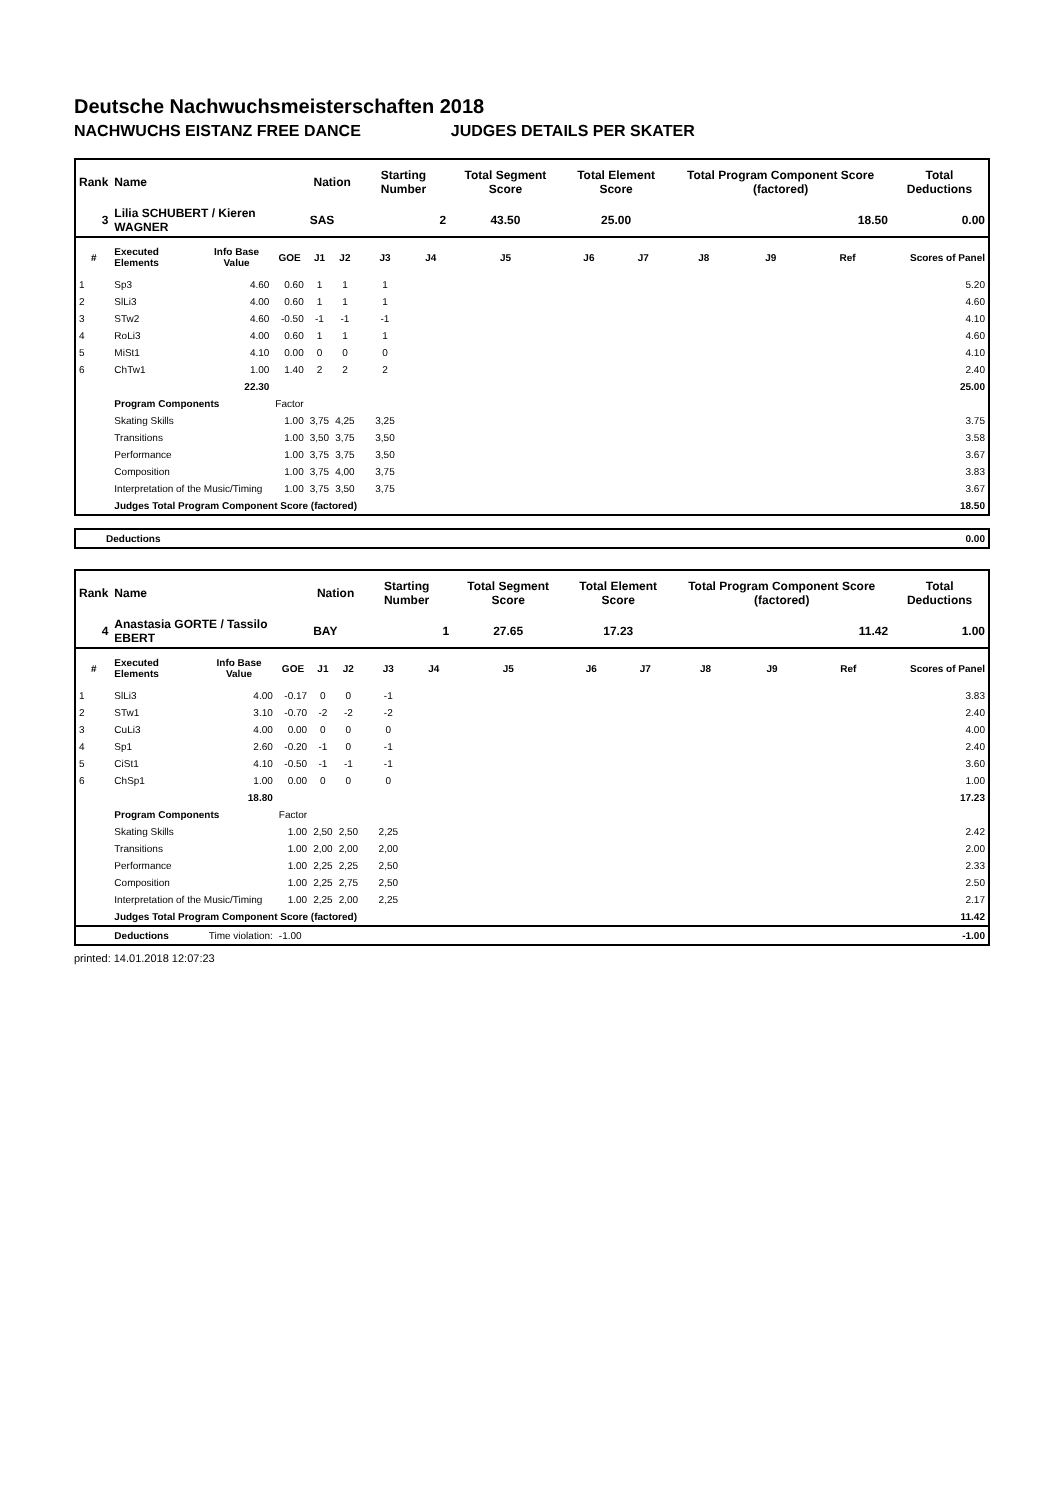Deutsche Nachwuchsmeisterschaften 2018
NACHWUCHS EISTANZ FREE DANCE JUDGES DETAILS PER SKATER
| Rank | Name | | | Nation | | Starting Number | | Total Segment Score | Total Element Score | | Total Program Component Score (factored) | | | Total Deductions |
| --- | --- | --- | --- | --- | --- | --- | --- | --- | --- | --- | --- | --- | --- | --- |
| 3 | Lilia SCHUBERT / Kieren WAGNER | | | SAS | | 2 | | 43.50 | 25.00 | | 18.50 | | | 0.00 |
| # | Executed Elements | Info Base Value | GOE | J1 | J2 | J3 | J4 | J5 | J6 | J7 | J8 | J9 | Ref | Scores of Panel |
| 1 | Sp3 | 4.60 | 0.60 | 1 | 1 | 1 | | | | | | | | 5.20 |
| 2 | SlLi3 | 4.00 | 0.60 | 1 | 1 | 1 | | | | | | | | 4.60 |
| 3 | STw2 | 4.60 | -0.50 | -1 | -1 | -1 | | | | | | | | 4.10 |
| 4 | RoLi3 | 4.00 | 0.60 | 1 | 1 | 1 | | | | | | | | 4.60 |
| 5 | MiSt1 | 4.10 | 0.00 | 0 | 0 | 0 | | | | | | | | 4.10 |
| 6 | ChTw1 | 1.00 | 1.40 | 2 | 2 | 2 | | | | | | | | 2.40 |
| | | 22.30 | | | | | | | | | | | | 25.00 |
| | Program Components | | Factor | | | | | | | | | | | |
| | Skating Skills | | 1.00 | 3,75 | 4,25 | 3,25 | | | | | | | | 3.75 |
| | Transitions | | 1.00 | 3,50 | 3,75 | 3,50 | | | | | | | | 3.58 |
| | Performance | | 1.00 | 3,75 | 3,75 | 3,50 | | | | | | | | 3.67 |
| | Composition | | 1.00 | 3,75 | 4,00 | 3,75 | | | | | | | | 3.83 |
| | Interpretation of the Music/Timing | | 1.00 | 3,75 | 3,50 | 3,75 | | | | | | | | 3.67 |
| | Judges Total Program Component Score (factored) | | | | | | | | | | | | | 18.50 |
| Deductions | 0.00 |
| Rank | Name | | | Nation | | Starting Number | | Total Segment Score | Total Element Score | | Total Program Component Score (factored) | | | Total Deductions |
| --- | --- | --- | --- | --- | --- | --- | --- | --- | --- | --- | --- | --- | --- | --- |
| 4 | Anastasia GORTE / Tassilo EBERT | | | BAY | | 1 | | 27.65 | 17.23 | | 11.42 | | | 1.00 |
| # | Executed Elements | Info Base Value | GOE | J1 | J2 | J3 | J4 | J5 | J6 | J7 | J8 | J9 | Ref | Scores of Panel |
| 1 | SlLi3 | 4.00 | -0.17 | 0 | 0 | -1 | | | | | | | | 3.83 |
| 2 | STw1 | 3.10 | -0.70 | -2 | -2 | -2 | | | | | | | | 2.40 |
| 3 | CuLi3 | 4.00 | 0.00 | 0 | 0 | 0 | | | | | | | | 4.00 |
| 4 | Sp1 | 2.60 | -0.20 | -1 | 0 | -1 | | | | | | | | 2.40 |
| 5 | CiSt1 | 4.10 | -0.50 | -1 | -1 | -1 | | | | | | | | 3.60 |
| 6 | ChSp1 | 1.00 | 0.00 | 0 | 0 | 0 | | | | | | | | 1.00 |
| | | 18.80 | | | | | | | | | | | | 17.23 |
| | Program Components | | Factor | | | | | | | | | | | |
| | Skating Skills | | 1.00 | 2,50 | 2,50 | 2,25 | | | | | | | | 2.42 |
| | Transitions | | 1.00 | 2,00 | 2,00 | 2,00 | | | | | | | | 2.00 |
| | Performance | | 1.00 | 2,25 | 2,25 | 2,50 | | | | | | | | 2.33 |
| | Composition | | 1.00 | 2,25 | 2,75 | 2,50 | | | | | | | | 2.50 |
| | Interpretation of the Music/Timing | | 1.00 | 2,25 | 2,00 | 2,25 | | | | | | | | 2.17 |
| | Judges Total Program Component Score (factored) | | | | | | | | | | | | | 11.42 |
| | Deductions | Time violation: | -1.00 | | | | | | | | | | | -1.00 |
printed: 14.01.2018 12:07:23